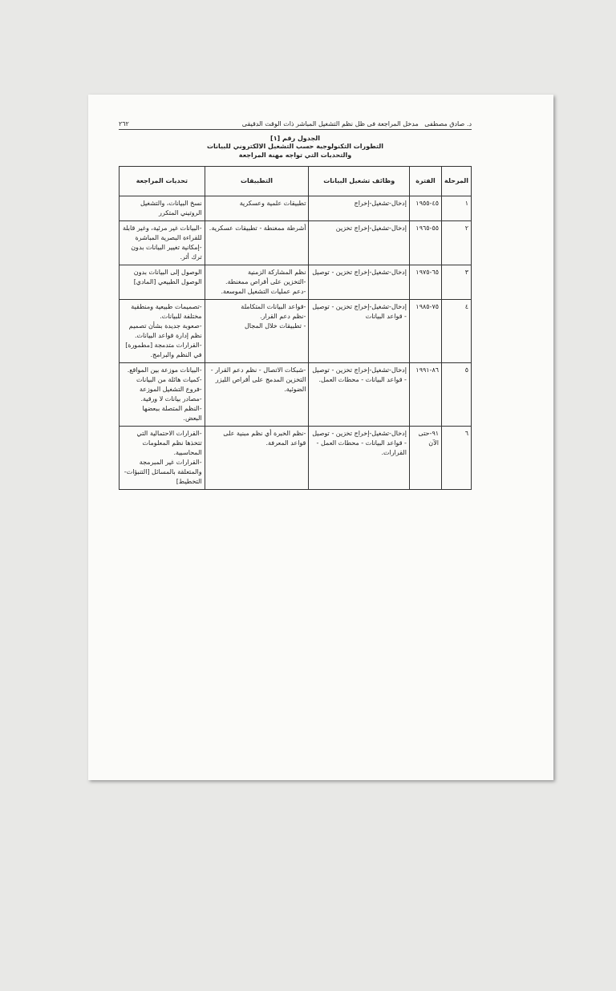د. صادق مصطفى مدخل المراجعة فى ظل نظم التشغيل المباشر ذات الوقت الدقيقى ٢٦٢
الجدول رقم [١]
التطورات التكنولوجية حسب التشغيل الالكتروني للبيانات
والتحديات التي تواجه مهنة المراجعة
| المرحلة | الفترة | وظائف تشغيل البيانات | التطبيقات | تحديات المراجعة |
| --- | --- | --- | --- | --- |
| ١ | ٤٥-١٩٥٥ | إدخال-تشغيل-إخراج | تطبيقات علمية وعسكرية | نسخ البيانات، والتشغيل الروتيني المتكرر |
| ٢ | ٥٥-١٩٦٥ | إدخال-تشغيل-إخراج تخزين | أشرطة ممغنطة - تطبيقات عسكرية. | -البيانات غير مرئية، وغير قابلة للقراءة البصرية المباشرة -إمكانية تغيير البيانات بدون ترك أثر. |
| ٣ | ٦٥-١٩٧٥ | إدخال-تشغيل-إخراج تخزين - توصيل | نظم المشاركة الزمنية -التخزين على أقراص ممغنطة. -دعم عمليات التشغيل الموسعة. | الوصول إلى البيانات بدون الوصول الطبيعي [المادي] |
| ٤ | ٧٥-١٩٨٥ | إدخال-تشغيل-إخراج تخزين - توصيل - قواعد البيانات | -قواعد البيانات المتكاملة -نظم دعم القرار. - تطبيقات خلال المجال | -تصميمات طبيعية ومنطقية مختلفة للبيانات. -صعوبة جديدة بشأن تصميم نظم إدارة قواعد البيانات. -القرارات متدمجة [مطمورة] في النظم والبرامج. |
| ٥ | ٨٦-١٩٩١ | إدخال-تشغيل-إخراج تخزين - توصيل - قواعد البيانات - محطات العمل. | -شبكات الاتصال - نظم دعم القرار - التخزين المدمج على أقراص الليزر الضوئية. | -البيانات موزعة بين المواقع. -كميات هائلة من البيانات -فروع التشغيل الموزعة -مصادر بيانات لا ورقية. -النظم المتصلة ببعضها البعض. |
| ٦ | ٩١-حتى الآن | إدخال-تشغيل-إخراج تخزين - توصيل - قواعد البيانات - محطات العمل - القرارات. | -نظم الخبرة أي نظم مبنية على قواعد المعرفة. | -القرارات الاحتمالية التي تتخذها نظم المعلومات المحاسبية. -القرارات غير المبرمجة والمتعلقة بالمسائل [التنبؤات-التخطيط] |